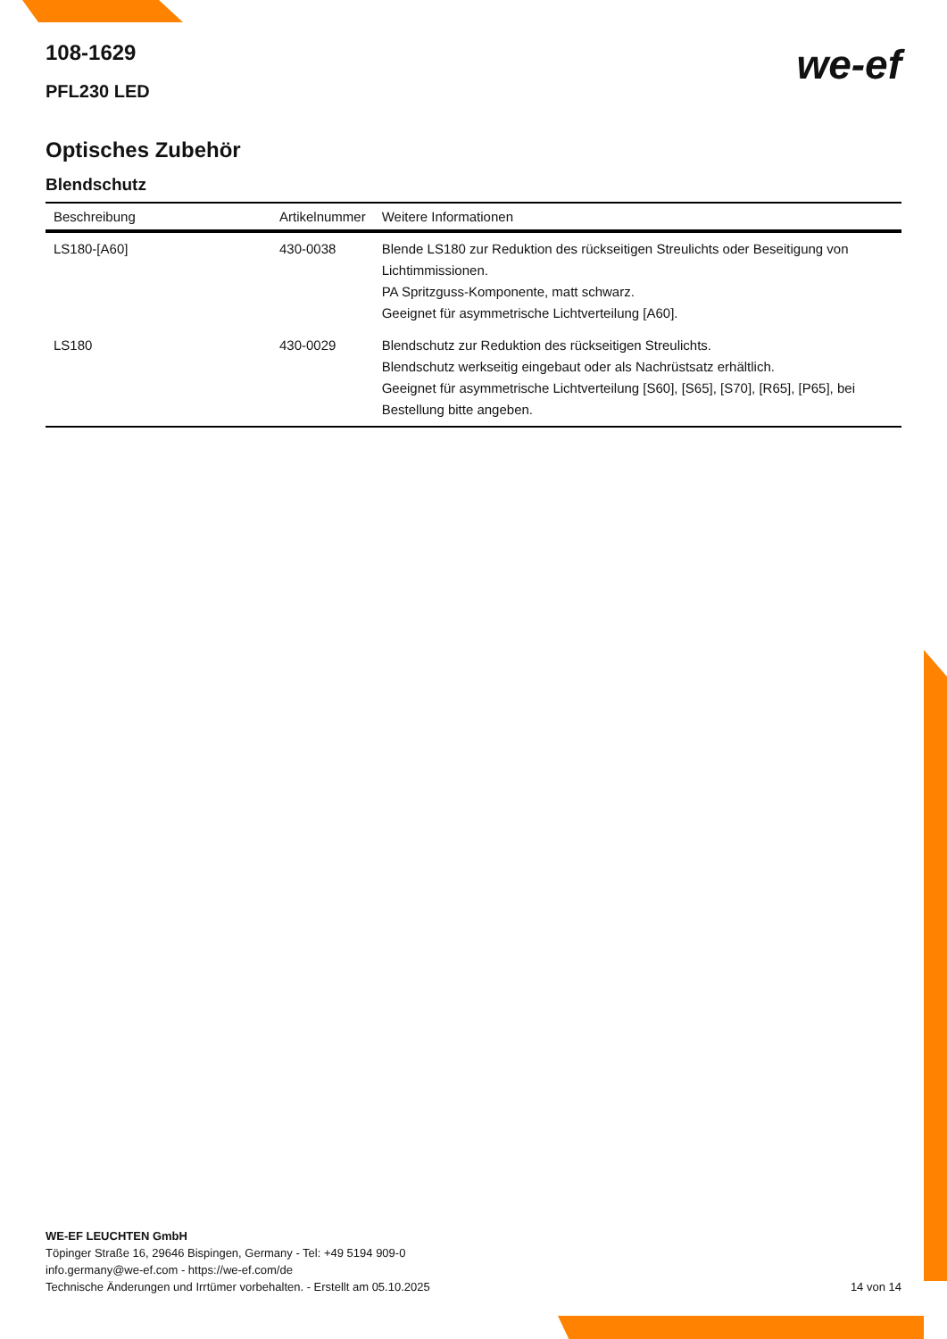we-ef
108-1629
PFL230 LED
Optisches Zubehör
Blendschutz
| Beschreibung | Artikelnummer | Weitere Informationen |
| --- | --- | --- |
| LS180-[A60] | 430-0038 | Blende LS180 zur Reduktion des rückseitigen Streulichts oder Beseitigung von Lichtimmissionen. PA Spritzguss-Komponente, matt schwarz. Geeignet für asymmetrische Lichtverteilung [A60]. |
| LS180 | 430-0029 | Blendschutz zur Reduktion des rückseitigen Streulichts. Blendschutz werkseitig eingebaut oder als Nachrüstsatz erhältlich. Geeignet für asymmetrische Lichtverteilung [S60], [S65], [S70], [R65], [P65], bei Bestellung bitte angeben. |
WE-EF LEUCHTEN GmbH
Töpinger Straße 16, 29646 Bispingen, Germany - Tel: +49 5194 909-0
info.germany@we-ef.com - https://we-ef.com/de
14 von 14 Technische Änderungen und Irrtümer vorbehalten. - Erstellt am 05.10.2025